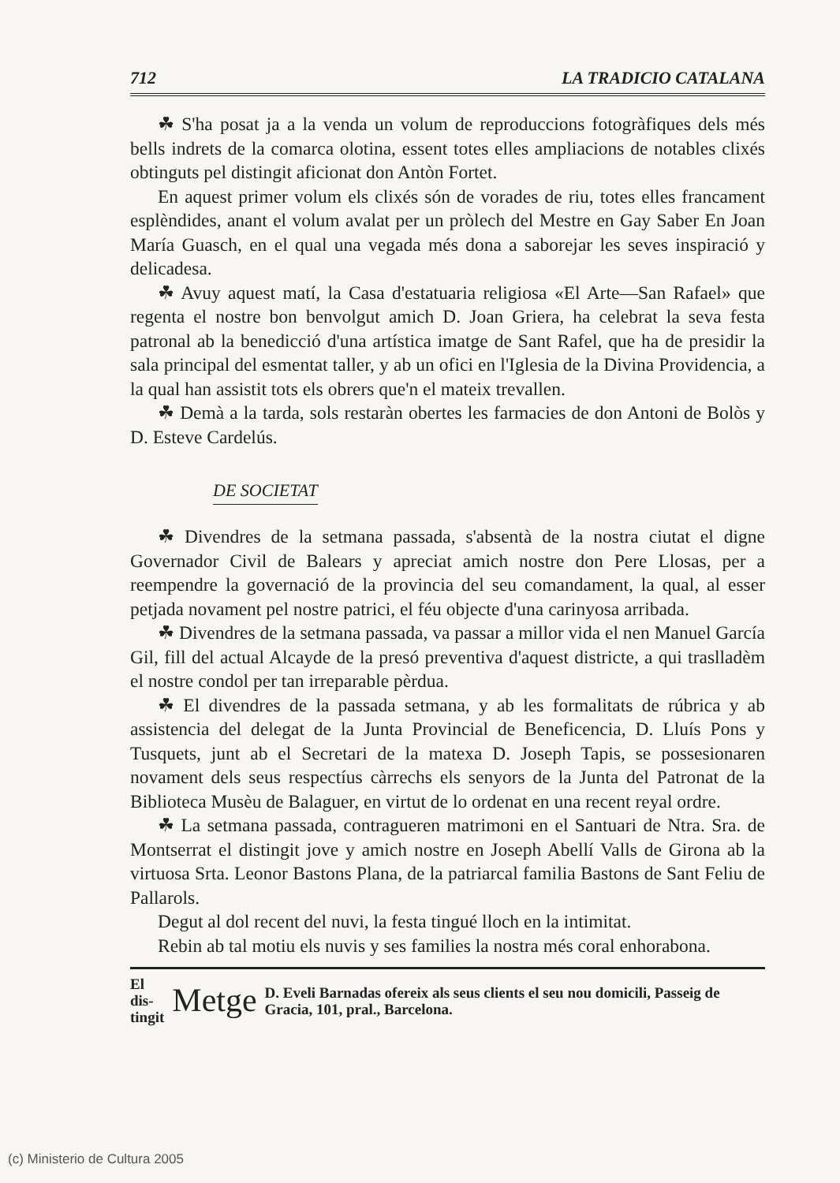712 LA TRADICIO CATALANA
☘ S'ha posat ja a la venda un volum de reproduccions fotogràfiques dels més bells indrets de la comarca olotina, essent totes elles ampliacions de notables clixés obtinguts pel distingit aficionat don Antòn Fortet.
En aquest primer volum els clixés són de vorades de riu, totes elles francament esplèndides, anant el volum avalat per un pròlech del Mestre en Gay Saber En Joan María Guasch, en el qual una vegada més dona a saborejar les seves inspiració y delicadesa.
☘ Avuy aquest matí, la Casa d'estatuaria religiosa «El Arte—San Rafael» que regenta el nostre bon benvolgut amich D. Joan Griera, ha celebrat la seva festa patronal ab la benedicció d'una artística imatge de Sant Rafel, que ha de presidir la sala principal del esmentat taller, y ab un ofici en l'Iglesia de la Divina Providencia, a la qual han assistit tots els obrers que'n el mateix trevallen.
☘ Demà a la tarda, sols restaràn obertes les farmacies de don Antoni de Bolòs y D. Esteve Cardelús.
DE SOCIETAT
☘ Divendres de la setmana passada, s'absentà de la nostra ciutat el digne Governador Civil de Balears y apreciat amich nostre don Pere Llosas, per a reempendre la governació de la provincia del seu comandament, la qual, al esser petjada novament pel nostre patrici, el féu objecte d'una carinyosa arribada.
☘ Divendres de la setmana passada, va passar a millor vida el nen Manuel García Gil, fill del actual Alcayde de la presó preventiva d'aquest districte, a qui traslladèm el nostre condol per tan irreparable pèrdua.
☘ El divendres de la passada setmana, y ab les formalitats de rúbrica y ab assistencia del delegat de la Junta Provincial de Beneficencia, D. Lluís Pons y Tusquets, junt ab el Secretari de la matexa D. Joseph Tapis, se possesionaren novament dels seus respectíus càrrechs els senyors de la Junta del Patronat de la Biblioteca Musèu de Balaguer, en virtut de lo ordenat en una recent reyal ordre.
☘ La setmana passada, contragueren matrimoni en el Santuari de Ntra. Sra. de Montserrat el distingit jove y amich nostre en Joseph Abellí Valls de Girona ab la virtuosa Srta. Leonor Bastons Plana, de la patriarcal familia Bastons de Sant Feliu de Pallarols.
Degut al dol recent del nuvi, la festa tingué lloch en la intimitat.
Rebin ab tal motiu els nuvis y ses families la nostra més coral enhorabona.
El dis-
tingit Metge D. Eveli Barnadas ofereix als seus clients el seu nou domicili, Passeig de Gracia, 101, pral., Barcelona.
(c) Ministerio de Cultura 2005